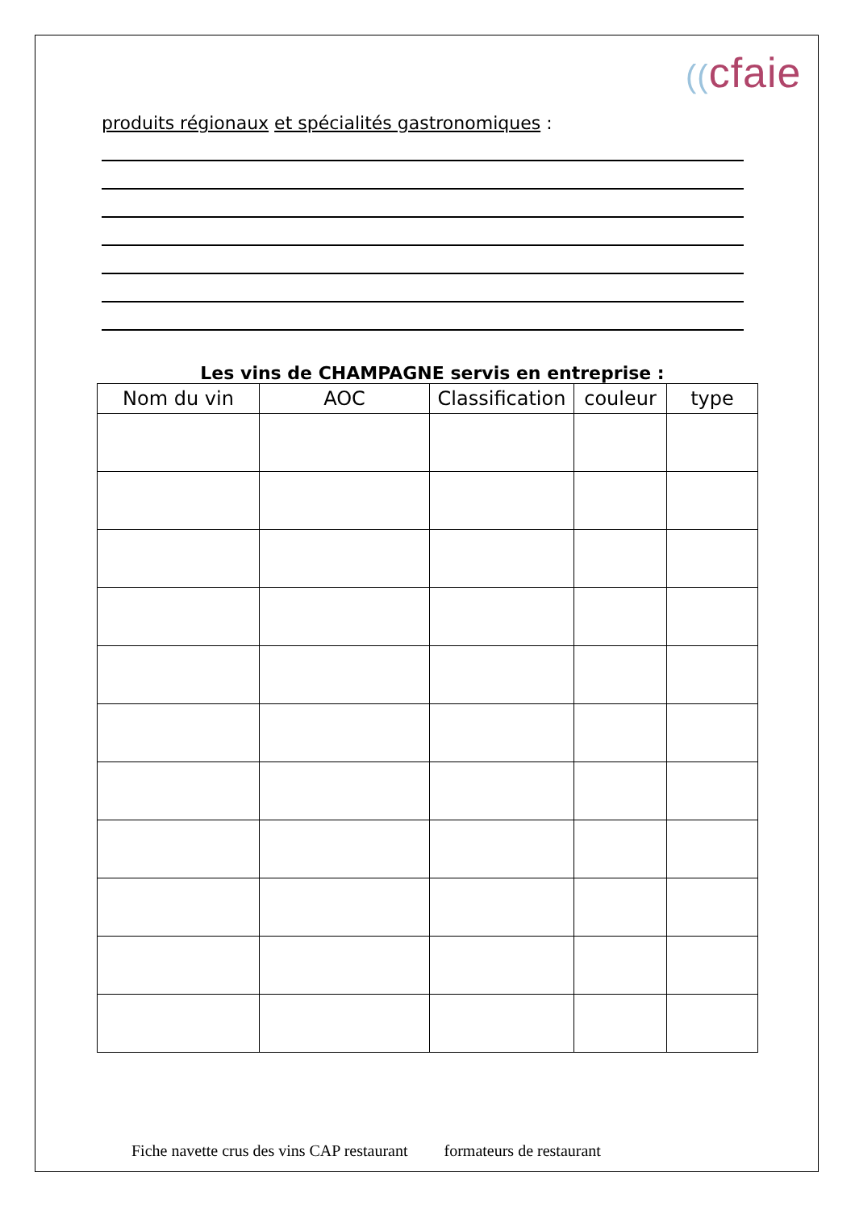((cfaie
produits régionaux et spécialités gastronomiques :
Les vins de CHAMPAGNE servis en entreprise :
| Nom du vin | AOC | Classification | couleur | type |
| --- | --- | --- | --- | --- |
Fiche navette crus des vins CAP restaurant formateurs de restaurant